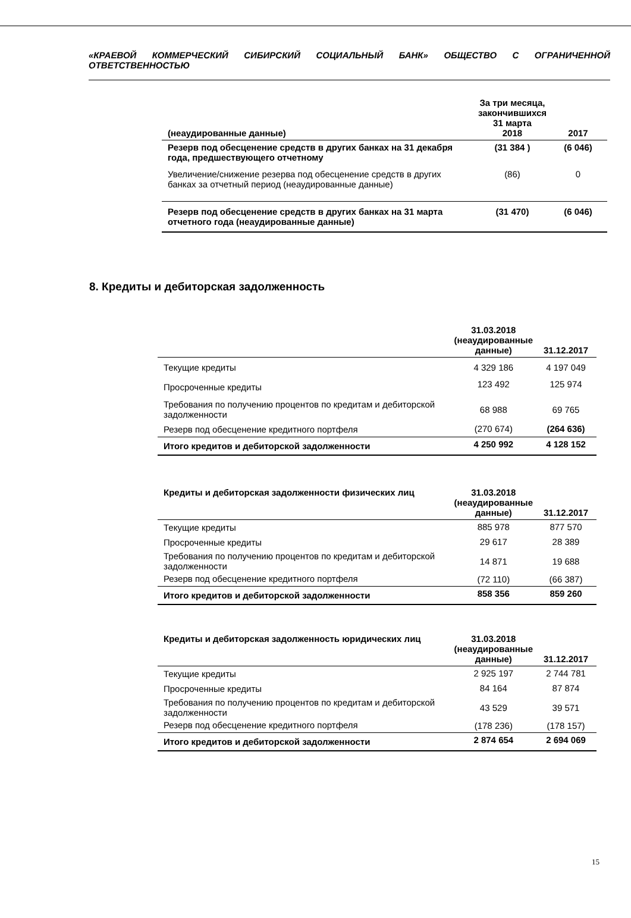«КРАЕВОЙ КОММЕРЧЕСКИЙ СИБИРСКИЙ СОЦИАЛЬНЫЙ БАНК» ОБЩЕСТВО С ОГРАНИЧЕННОЙ ОТВЕТСТВЕННОСТЬЮ
| (неаудированные данные) | За три месяца, закончившихся 31 марта 2018 | 2017 |
| --- | --- | --- |
| Резерв под обесценение средств в других банках на 31 декабря года, предшествующего отчетному | (31 384 ) | (6 046) |
| Увеличение/снижение резерва под обесценение средств в других банках за отчетный период (неаудированные данные) | (86) | 0 |
| Резерв под обесценение средств в других банках на 31 марта отчетного года (неаудированные данные) | (31 470) | (6 046) |
8. Кредиты и дебиторская задолженность
| | 31.03.2018 (неаудированные данные) | 31.12.2017 |
| --- | --- | --- |
| Текущие кредиты | 4 329 186 | 4 197 049 |
| Просроченные кредиты | 123 492 | 125 974 |
| Требования по получению процентов по кредитам и дебиторской задолженности | 68 988 | 69 765 |
| Резерв под обесценение кредитного портфеля | (270 674) | (264 636) |
| Итого кредитов и дебиторской задолженности | 4 250 992 | 4 128 152 |
| Кредиты и дебиторская задолженности физических лиц | 31.03.2018 (неаудированные данные) | 31.12.2017 |
| --- | --- | --- |
| Текущие кредиты | 885 978 | 877 570 |
| Просроченные кредиты | 29 617 | 28 389 |
| Требования по получению процентов по кредитам и дебиторской задолженности | 14 871 | 19 688 |
| Резерв под обесценение кредитного портфеля | (72 110) | (66 387) |
| Итого кредитов и дебиторской задолженности | 858 356 | 859 260 |
| Кредиты и дебиторская задолженность юридических лиц | 31.03.2018 (неаудированные данные) | 31.12.2017 |
| --- | --- | --- |
| Текущие кредиты | 2 925 197 | 2 744 781 |
| Просроченные кредиты | 84 164 | 87 874 |
| Требования по получению процентов по кредитам и дебиторской задолженности | 43 529 | 39 571 |
| Резерв под обесценение кредитного портфеля | (178 236) | (178 157) |
| Итого кредитов и дебиторской задолженности | 2 874 654 | 2 694 069 |
15